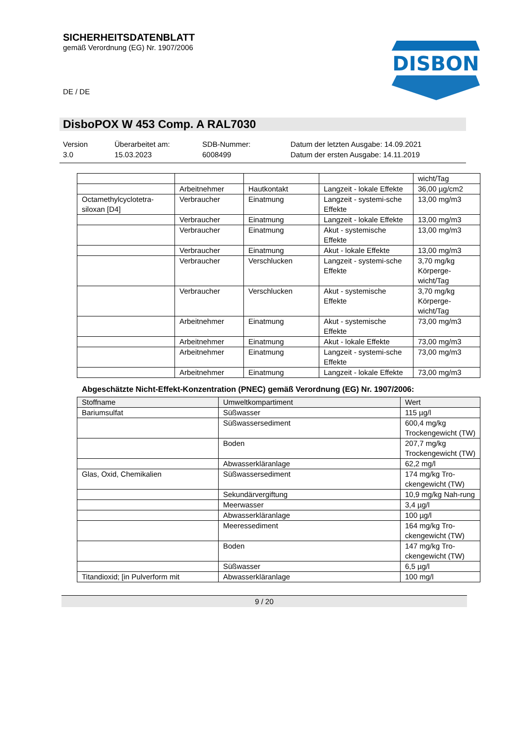SICHERHEITSDATENBLATT
gemäß Verordnung (EG) Nr. 1907/2006
DISBON
DE / DE
DisboPOX W 453 Comp. A RAL7030
Version
3.0
Überarbeitet am:
15.03.2023
SDB-Nummer:
6008499
Datum der letzten Ausgabe: 14.09.2021
Datum der ersten Ausgabe: 14.11.2019
| | | | | wicht/Tag |
| | Arbeitnehmer | Hautkontakt | Langzeit - lokale Effekte | 36,00 µg/cm2 |
| Octamethylcyclotetra-siloxan [D4] | Verbraucher | Einatmung | Langzeit - systemi-sche Effekte | 13,00 mg/m3 |
| | Verbraucher | Einatmung | Langzeit - lokale Effekte | 13,00 mg/m3 |
| | Verbraucher | Einatmung | Akut - systemische Effekte | 13,00 mg/m3 |
| | Verbraucher | Einatmung | Akut - lokale Effekte | 13,00 mg/m3 |
| | Verbraucher | Verschlucken | Langzeit - systemi-sche Effekte | 3,70 mg/kg Körperge-wicht/Tag |
| | Verbraucher | Verschlucken | Akut - systemische Effekte | 3,70 mg/kg Körperge-wicht/Tag |
| | Arbeitnehmer | Einatmung | Akut - systemische Effekte | 73,00 mg/m3 |
| | Arbeitnehmer | Einatmung | Akut - lokale Effekte | 73,00 mg/m3 |
| | Arbeitnehmer | Einatmung | Langzeit - systemi-sche Effekte | 73,00 mg/m3 |
| | Arbeitnehmer | Einatmung | Langzeit - lokale Effekte | 73,00 mg/m3 |
Abgeschätzte Nicht-Effekt-Konzentration (PNEC) gemäß Verordnung (EG) Nr. 1907/2006:
| Stoffname | Umweltkompartiment | Wert |
| --- | --- | --- |
| Bariumsulfat | Süßwasser | 115 µg/l |
| | Süßwassersediment | 600,4 mg/kg Trockengewicht (TW) |
| | Boden | 207,7 mg/kg Trockengewicht (TW) |
| | Abwasserkläranlage | 62,2 mg/l |
| Glas, Oxid, Chemikalien | Süßwassersediment | 174 mg/kg Tro-ckengewicht (TW) |
| | Sekundärvergiftung | 10,9 mg/kg Nah-rung |
| | Meerwasser | 3,4 µg/l |
| | Abwasserkläranlage | 100 µg/l |
| | Meeressediment | 164 mg/kg Tro-ckengewicht (TW) |
| | Boden | 147 mg/kg Tro-ckengewicht (TW) |
| | Süßwasser | 6,5 µg/l |
| Titandioxid; [in Pulverform mit | Abwasserkläranlage | 100 mg/l |
9 / 20